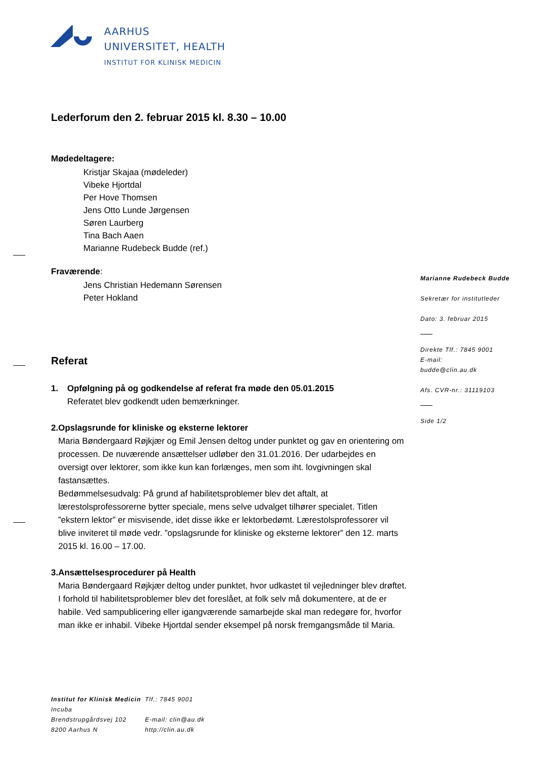AARHUS
UNIVERSITET, HEALTH
INSTITUT FOR KLINISK MEDICIN
Lederforum den 2. februar 2015 kl. 8.30 – 10.00
Mødedeltagere:
Kristjar Skajaa (mødeleder)
Vibeke Hjortdal
Per Hove Thomsen
Jens Otto Lunde Jørgensen
Søren Laurberg
Tina Bach Aaen
Marianne Rudebeck Budde (ref.)
Fraværende:
Jens Christian Hedemann Sørensen
Peter Hokland
Referat
1. Opfølgning på og godkendelse af referat fra møde den 05.01.2015
Referatet blev godkendt uden bemærkninger.
2. Opslagsrunde for kliniske og eksterne lektorer
Maria Bøndergaard Røjkjær og Emil Jensen deltog under punktet og gav en orientering om processen. De nuværende ansættelser udløber den 31.01.2016. Der udarbejdes en oversigt over lektorer, som ikke kun kan forlænges, men som iht. lovgivningen skal fastansættes.
Bedømmelsesudvalg: På grund af habilitetsproblemer blev det aftalt, at lærestolsprofessorerne bytter speciale, mens selve udvalget tilhører specialet. Titlen ”ekstern lektor” er misvisende, idet disse ikke er lektorbedømt. Lærestolsprofessorer vil blive inviteret til møde vedr. ”opslagsrunde for kliniske og eksterne lektorer” den 12. marts 2015 kl. 16.00 – 17.00.
3. Ansættelsesprocedurer på Health
Maria Bøndergaard Røjkjær deltog under punktet, hvor udkastet til vejledninger blev drøftet.
I forhold til habilitetsproblemer blev det foreslået, at folk selv må dokumentere, at de er habile. Ved sampublicering eller igangværende samarbejde skal man redegøre for, hvorfor man ikke er inhabil. Vibeke Hjortdal sender eksempel på norsk fremgangsmåde til Maria.
Marianne Rudebeck Budde
Sekretær for institutleder
Dato: 3. februar 2015
Direkte Tlf.: 7845 9001
E-mail:
budde@clin.au.dk
Afs. CVR-nr.: 31119103
Side 1/2
Institut for Klinisk Medicin
Incuba
Brendstrupgårdsvej 102
8200 Aarhus N
Tlf.: 7845 9001
E-mail: clin@au.dk
http://clin.au.dk